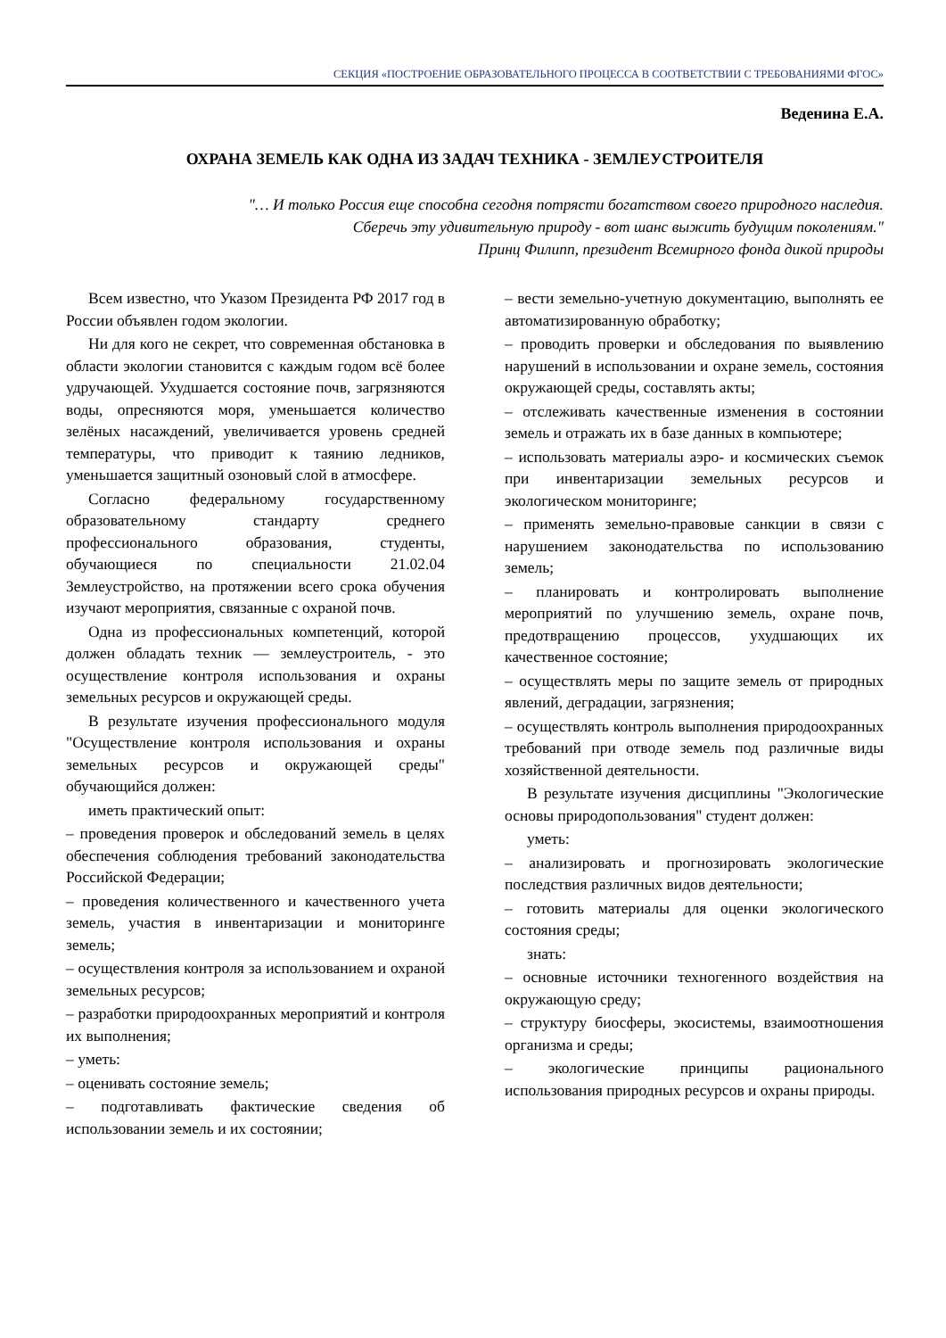СЕКЦИЯ «ПОСТРОЕНИЕ ОБРАЗОВАТЕЛЬНОГО ПРОЦЕССА В СООТВЕТСТВИИ С ТРЕБОВАНИЯМИ ФГОС»
Веденина Е.А.
ОХРАНА ЗЕМЕЛЬ КАК ОДНА ИЗ ЗАДАЧ ТЕХНИКА - ЗЕМЛЕУСТРОИТЕЛЯ
"… И только Россия еще способна сегодня потрясти богатством своего природного наследия.
Сберечь эту удивительную природу - вот шанс выжить будущим поколениям."
Принц Филипп, президент Всемирного фонда дикой природы
Всем известно, что Указом Президента РФ 2017 год в России объявлен годом экологии.
Ни для кого не секрет, что современная обстановка в области экологии становится с каждым годом всё более удручающей. Ухудшается состояние почв, загрязняются воды, опресняются моря, уменьшается количество зелёных насаждений, увеличивается уровень средней температуры, что приводит к таянию ледников, уменьшается защитный озоновый слой в атмосфере.
Согласно федеральному государственному образовательному стандарту среднего профессионального образования, студенты, обучающиеся по специальности 21.02.04 Землеустройство, на протяжении всего срока обучения изучают мероприятия, связанные с охраной почв.
Одна из профессиональных компетенций, которой должен обладать техник — землеустроитель, - это осуществление контроля использования и охраны земельных ресурсов и окружающей среды.
В результате изучения профессионального модуля "Осуществление контроля использования и охраны земельных ресурсов и окружающей среды" обучающийся должен:
иметь практический опыт:
– проведения проверок и обследований земель в целях обеспечения соблюдения требований законодательства Российской Федерации;
– проведения количественного и качественного учета земель, участия в инвентаризации и мониторинге земель;
– осуществления контроля за использованием и охраной земельных ресурсов;
– разработки природоохранных мероприятий и контроля их выполнения;
– уметь:
– оценивать состояние земель;
– подготавливать фактические сведения об использовании земель и их состоянии;
– вести земельно-учетную документацию, выполнять ее автоматизированную обработку;
– проводить проверки и обследования по выявлению нарушений в использовании и охране земель, состояния окружающей среды, составлять акты;
– отслеживать качественные изменения в состоянии земель и отражать их в базе данных в компьютере;
– использовать материалы аэро- и космических съемок при инвентаризации земельных ресурсов и экологическом мониторинге;
– применять земельно-правовые санкции в связи с нарушением законодательства по использованию земель;
– планировать и контролировать выполнение мероприятий по улучшению земель, охране почв, предотвращению процессов, ухудшающих их качественное состояние;
– осуществлять меры по защите земель от природных явлений, деградации, загрязнения;
– осуществлять контроль выполнения природоохранных требований при отводе земель под различные виды хозяйственной деятельности.
В результате изучения дисциплины "Экологические основы природопользования" студент должен:
уметь:
– анализировать и прогнозировать экологические последствия различных видов деятельности;
– готовить материалы для оценки экологического состояния среды;
знать:
– основные источники техногенного воздействия на окружающую среду;
– структуру биосферы, экосистемы, взаимоотношения организма и среды;
– экологические принципы рационального использования природных ресурсов и охраны природы.